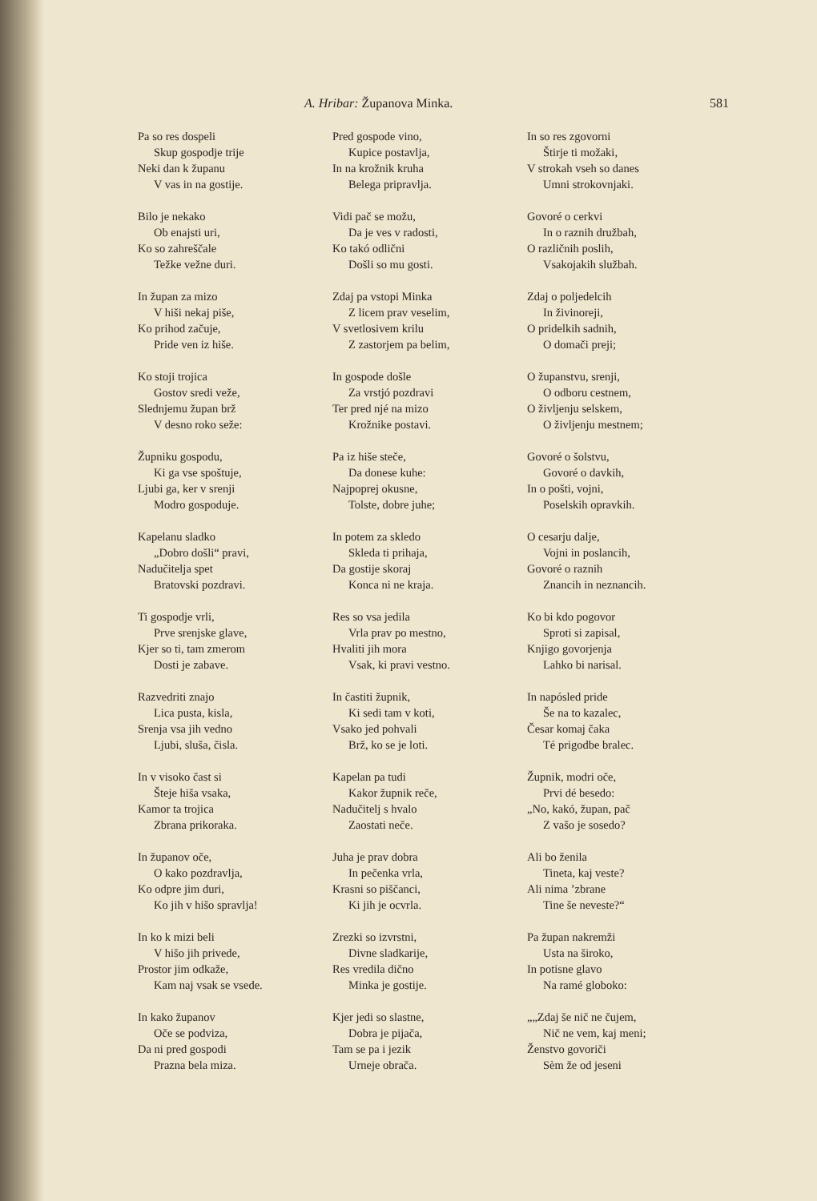A. Hribar: Županova Minka. 581
Pa so res dospeli
Skup gospodje trije
Neki dan k županu
V vas in na gostije.
Bilo je nekako
Ob enajsti uri,
Ko so zahreščale
Težke vežne duri.
In župan za mizo
V hiši nekaj piše,
Ko prihod začuje,
Pride ven iz hiše.
Ko stoji trojica
Gostov sredi veže,
Slednjemu župan brž
V desno roko seže:
Župniku gospodu,
Ki ga vse spoštuje,
Ljubi ga, ker v srenji
Modro gospoduje.
Kapelanu sladko
„Dobro došli“ pravi,
Nadučitelja spet
Bratovski pozdravi.
Ti gospodje vrli,
Prve srenjske glave,
Kjer so ti, tam zmerom
Dosti je zabave.
Razvedriti znajo
Lica pusta, kisla,
Srenja vsa jih vedno
Ljubi, sluša, čisla.
In v visoko čast si
Šteje hiša vsaka,
Kamor ta trojica
Zbrana prikoraka.
In županov oče,
O kako pozdravlja,
Ko odpre jim duri,
Ko jih v hišo spravlja!
In ko k mizi beli
V hišo jih privede,
Prostor jim odkaže,
Kam naj vsak se vsede.
In kako županov
Oče se podviza,
Da ni pred gospodi
Prazna bela miza.
Pred gospode vino,
Kupice postavlja,
In na krožnik kruha
Belega pripravlja.
Vidi pač se možu,
Da je ves v radosti,
Ko takó odlični
Došli so mu gosti.
Zdaj pa vstopi Minka
Z licem prav veselim,
V svetlosivem krilu
Z zastorjem pa belim,
In gospode došle
Za vrstjó pozdravi
Ter pred njé na mizo
Krožnike postavi.
Pa iz hiše steče,
Da donese kuhe:
Najpoprej okusne,
Tolste, dobre juhe;
In potem za skledo
Skleda ti prihaja,
Da gostije skoraj
Konca ni ne kraja.
Res so vsa jedila
Vrla prav po mestno,
Hvaliti jih mora
Vsak, ki pravi vestno.
In častiti župnik,
Ki sedi tam v koti,
Vsako jed pohvali
Brž, ko se je loti.
Kapelan pa tudi
Kakor župnik reče,
Nadučitelj s hvalo
Zaostati neče.
Juha je prav dobra
In pečenka vrla,
Krasni so piščanci,
Ki jih je ocvrla.
Zrezki so izvrstni,
Divne sladkarije,
Res vredila dično
Minka je gostije.
Kjer jedi so slastne,
Dobra je pijača,
Tam se pa i jezik
Urneje obrača.
In so res zgovorni
Štirje ti možaki,
V strokah vseh so danes
Umni strokovnjaki.
Govoré o cerkvi
In o raznih družbah,
O različnih poslih,
Vsakojakih službah.
Zdaj o poljedelcih
In živinoreji,
O pridelkih sadnih,
O domači preji;
O županstvu, srenji,
O odboru cestnem,
O življenju selskem,
O življenju mestnem;
Govoré o šolstvu,
Govoré o davkih,
In o pošti, vojni,
Poselskih opravkih.
O cesarju dalje,
Vojni in poslancih,
Govoré o raznih
Znancih in neznancih.
Ko bi kdo pogovor
Sproti si zapisal,
Knjigo govorjenja
Lahko bi narisal.
In napósled pride
Še na to kazalec,
Česar komaj čaka
Té prigodbe bralec.
Župnik, modri oče,
Prvi dé besedo:
„No, kakó, župan, pač
Z vašo je sosedo?
Ali bo ženila
Tineta, kaj veste?
Ali nima ’zbrane
Tine še neveste?“
Pa župan nakremži
Usta na široko,
In potisne glavo
Na ramé globoko:
„„Zdaj še nič ne čujem,
Nič ne vem, kaj meni;
Ženstvo govoriči
Sèm že od jeseni